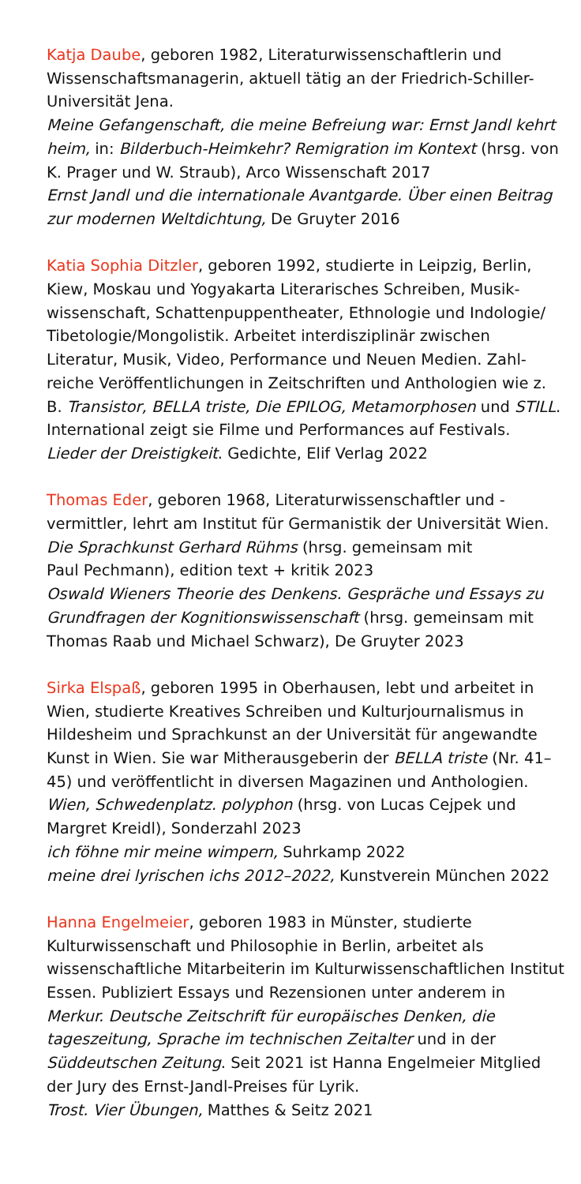Katja Daube, geboren 1982, Literaturwissenschaftlerin und Wissenschaftsmanagerin, aktuell tätig an der Friedrich-Schiller-Universität Jena.
Meine Gefangenschaft, die meine Befreiung war: Ernst Jandl kehrt heim, in: Bilderbuch-Heimkehr? Remigration im Kontext (hrsg. von K. Prager und W. Straub), Arco Wissenschaft 2017
Ernst Jandl und die internationale Avantgarde. Über einen Beitrag zur modernen Weltdichtung, De Gruyter 2016
Katia Sophia Ditzler, geboren 1992, studierte in Leipzig, Berlin, Kiew, Moskau und Yogyakarta Literarisches Schreiben, Musik­wissenschaft, Schattenpuppentheater, Ethnologie und Indologie/ Tibetologie/Mongolistik. Arbeitet interdisziplinär zwischen Literatur, Musik, Video, Performance und Neuen Medien. Zahl­reiche Veröffentlichungen in Zeitschriften und Anthologien wie z. B. Transistor, BELLA triste, Die EPILOG, Metamorphosen und STILL. International zeigt sie Filme und Performances auf Festivals.
Lieder der Dreistigkeit. Gedichte, Elif Verlag 2022
Thomas Eder, geboren 1968, Literaturwissenschaftler und -vermittler, lehrt am Institut für Germanistik der Universität Wien.
Die Sprachkunst Gerhard Rühms (hrsg. gemeinsam mit
Paul Pechmann), edition text + kritik 2023
Oswald Wieners Theorie des Denkens. Gespräche und Essays zu Grundfragen der Kognitionswissenschaft (hrsg. gemeinsam mit Thomas Raab und Michael Schwarz), De Gruyter 2023
Sirka Elspaß, geboren 1995 in Oberhausen, lebt und arbeitet in Wien, studierte Kreatives Schreiben und Kulturjournalismus in Hildesheim und Sprachkunst an der Universität für angewandte Kunst in Wien. Sie war Mitherausgeberin der BELLA triste (Nr. 41–45) und veröffentlicht in diversen Magazinen und Anthologien.
Wien, Schwedenplatz. polyphon (hrsg. von Lucas Cejpek und Margret Kreidl), Sonderzahl 2023
ich föhne mir meine wimpern, Suhrkamp 2022
meine drei lyrischen ichs 2012–2022, Kunstverein München 2022
Hanna Engelmeier, geboren 1983 in Münster, studierte Kulturwissenschaft und Philosophie in Berlin, arbeitet als wissenschaftliche Mitarbeiterin im Kulturwissenschaftlichen Institut Essen. Publiziert Essays und Rezensionen unter anderem in Merkur. Deutsche Zeitschrift für europäisches Denken, die tageszeitung, Sprache im technischen Zeitalter und in der Süddeutschen Zeitung. Seit 2021 ist Hanna Engelmeier Mitglied der Jury des Ernst-Jandl-Preises für Lyrik.
Trost. Vier Übungen, Matthes & Seitz 2021